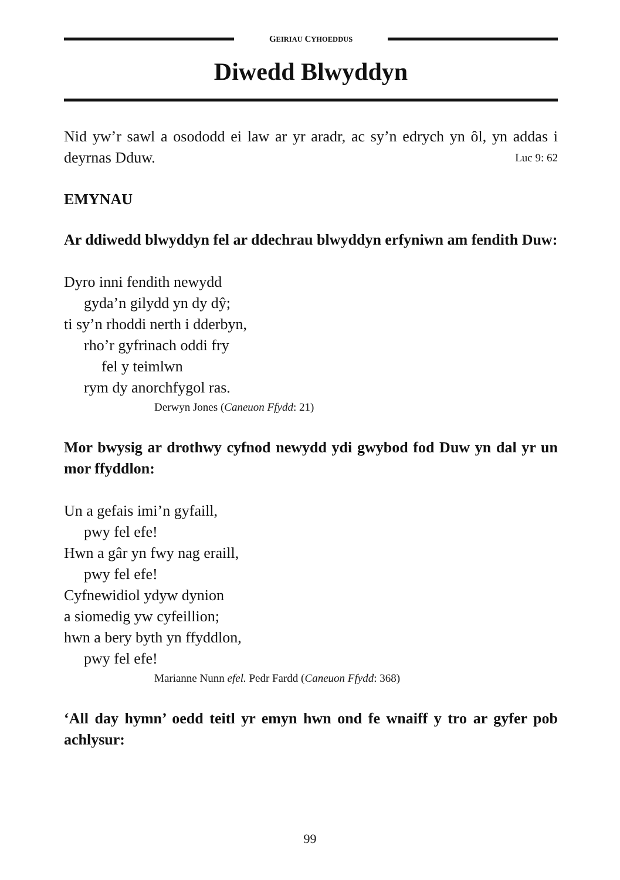GEIRIAU CYHOEDDUS
Diwedd Blwyddyn
Nid yw’r sawl a osododd ei law ar yr aradr, ac sy’n edrych yn ôl, yn addas i deyrnas Dduw. Luc 9: 62
EMYNAU
Ar ddiwedd blwyddyn fel ar ddechrau blwyddyn erfyniwn am fendith Duw:
Dyro inni fendith newydd
gyda’n gilydd yn dy dŷ;
ti sy’n rhoddi nerth i dderbyn,
rho’r gyfrinach oddi fry
fel y teimlwn
rym dy anorchfygol ras.
Derwyn Jones (Caneuon Ffydd: 21)
Mor bwysig ar drothwy cyfnod newydd ydi gwybod fod Duw yn dal yr un mor ffyddlon:
Un a gefais imi’n gyfaill,
pwy fel efe!
Hwn a gâr yn fwy nag eraill,
pwy fel efe!
Cyfnewidiol ydyw dynion
a siomedig yw cyfeillion;
hwn a bery byth yn ffyddlon,
pwy fel efe!
Marianne Nunn efel. Pedr Fardd (Caneuon Ffydd: 368)
‘All day hymn’ oedd teitl yr emyn hwn ond fe wnaiff y tro ar gyfer pob achlysur:
99